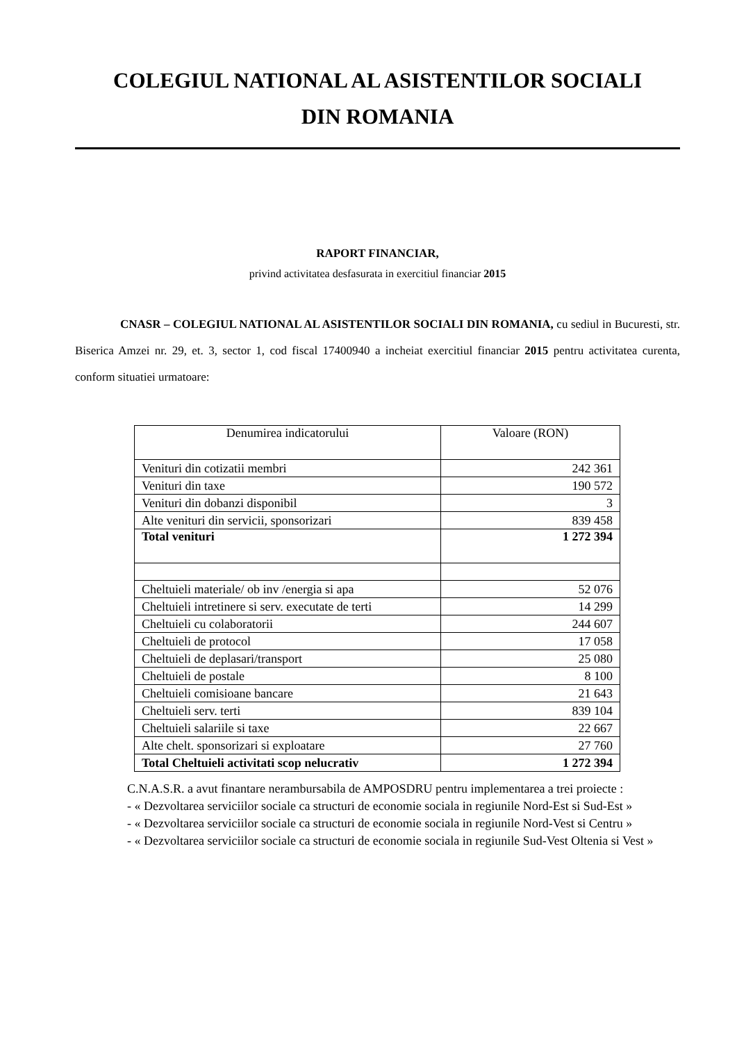COLEGIUL NATIONAL AL ASISTENTILOR SOCIALI
DIN ROMANIA
RAPORT FINANCIAR,
privind activitatea desfasurata in exercitiul financiar 2015
CNASR – COLEGIUL NATIONAL AL ASISTENTILOR SOCIALI DIN ROMANIA, cu sediul in Bucuresti, str. Biserica Amzei nr. 29, et. 3, sector 1, cod fiscal 17400940 a incheiat exercitiul financiar 2015 pentru activitatea curenta, conform situatiei urmatoare:
| Denumirea indicatorului | Valoare (RON) |
| --- | --- |
| Venituri din cotizatii membri | 242 361 |
| Venituri din taxe | 190 572 |
| Venituri din dobanzi disponibil | 3 |
| Alte venituri din servicii, sponsorizari | 839 458 |
| Total venituri | 1 272 394 |
| Cheltuieli materiale/ ob inv /energia si apa | 52 076 |
| Cheltuieli intretinere si serv. executate de terti | 14 299 |
| Cheltuieli cu colaboratorii | 244 607 |
| Cheltuieli de protocol | 17 058 |
| Cheltuieli de deplasari/transport | 25 080 |
| Cheltuieli de postale | 8 100 |
| Cheltuieli comisioane bancare | 21 643 |
| Cheltuieli serv. terti | 839 104 |
| Cheltuieli salariile si taxe | 22 667 |
| Alte chelt. sponsorizari si exploatare | 27 760 |
| Total Cheltuieli activitati scop nelucrativ | 1 272 394 |
C.N.A.S.R. a avut finantare nerambursabila de AMPOSDRU pentru implementarea a trei proiecte :
- « Dezvoltarea serviciilor sociale ca structuri de economie sociala in regiunile Nord-Est si Sud-Est »
- « Dezvoltarea serviciilor sociale ca structuri de economie sociala in regiunile Nord-Vest si Centru »
- « Dezvoltarea serviciilor sociale ca structuri de economie sociala in regiunile Sud-Vest Oltenia si Vest »